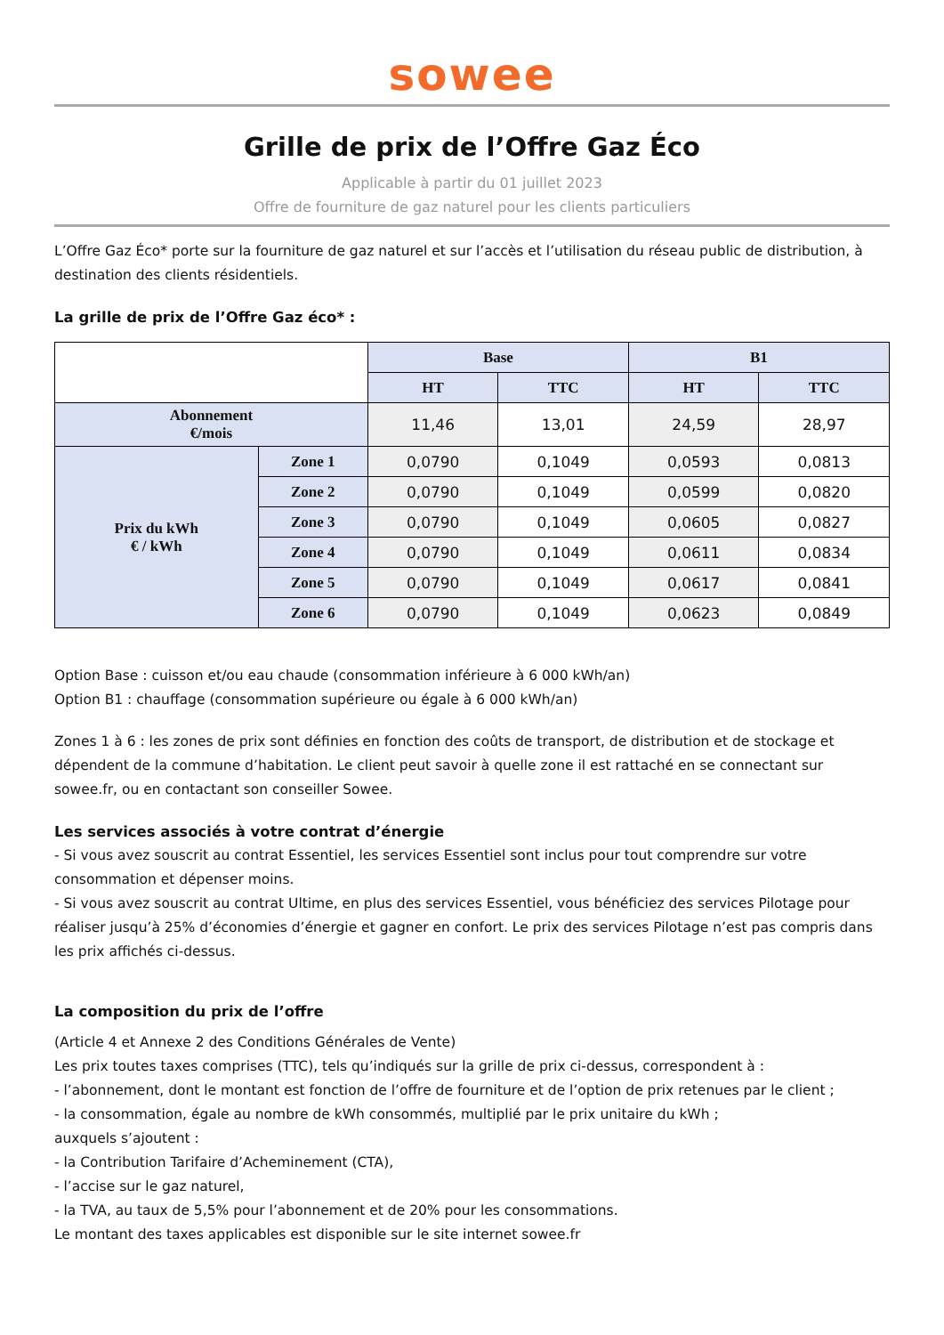sowee
Grille de prix de l’Offre Gaz Éco
Applicable à partir du 01 juillet 2023
Offre de fourniture de gaz naturel pour les clients particuliers
L’Offre Gaz Éco* porte sur la fourniture de gaz naturel et sur l’accès et l’utilisation du réseau public de distribution, à destination des clients résidentiels.
La grille de prix de l’Offre Gaz éco* :
| | | Base | | B1 | |
| | | HT | TTC | HT | TTC |
| Abonnement €/mois | | 11,46 | 13,01 | 24,59 | 28,97 |
| Prix du kWh € / kWh | Zone 1 | 0,0790 | 0,1049 | 0,0593 | 0,0813 |
| | Zone 2 | 0,0790 | 0,1049 | 0,0599 | 0,0820 |
| | Zone 3 | 0,0790 | 0,1049 | 0,0605 | 0,0827 |
| | Zone 4 | 0,0790 | 0,1049 | 0,0611 | 0,0834 |
| | Zone 5 | 0,0790 | 0,1049 | 0,0617 | 0,0841 |
| | Zone 6 | 0,0790 | 0,1049 | 0,0623 | 0,0849 |
Option Base : cuisson et/ou eau chaude (consommation inférieure à 6 000 kWh/an)
Option B1 : chauffage (consommation supérieure ou égale à 6 000 kWh/an)
Zones 1 à 6 : les zones de prix sont définies en fonction des coûts de transport, de distribution et de stockage et dépendent de la commune d’habitation. Le client peut savoir à quelle zone il est rattaché en se connectant sur sowee.fr, ou en contactant son conseiller Sowee.
Les services associés à votre contrat d’énergie
- Si vous avez souscrit au contrat Essentiel, les services Essentiel sont inclus pour tout comprendre sur votre consommation et dépenser moins.
- Si vous avez souscrit au contrat Ultime, en plus des services Essentiel, vous bénéficiez des services Pilotage pour réaliser jusqu’à 25% d’économies d’énergie et gagner en confort. Le prix des services Pilotage n’est pas compris dans les prix affichés ci-dessus.
La composition du prix de l’offre
(Article 4 et Annexe 2 des Conditions Générales de Vente)
Les prix toutes taxes comprises (TTC), tels qu’indiqués sur la grille de prix ci-dessus, correspondent à :
- l’abonnement, dont le montant est fonction de l’offre de fourniture et de l’option de prix retenues par le client ;
- la consommation, égale au nombre de kWh consommés, multiplié par le prix unitaire du kWh ;
auxquels s’ajoutent :
- la Contribution Tarifaire d’Acheminement (CTA),
- l’accise sur le gaz naturel,
- la TVA, au taux de 5,5% pour l’abonnement et de 20% pour les consommations.
Le montant des taxes applicables est disponible sur le site internet sowee.fr